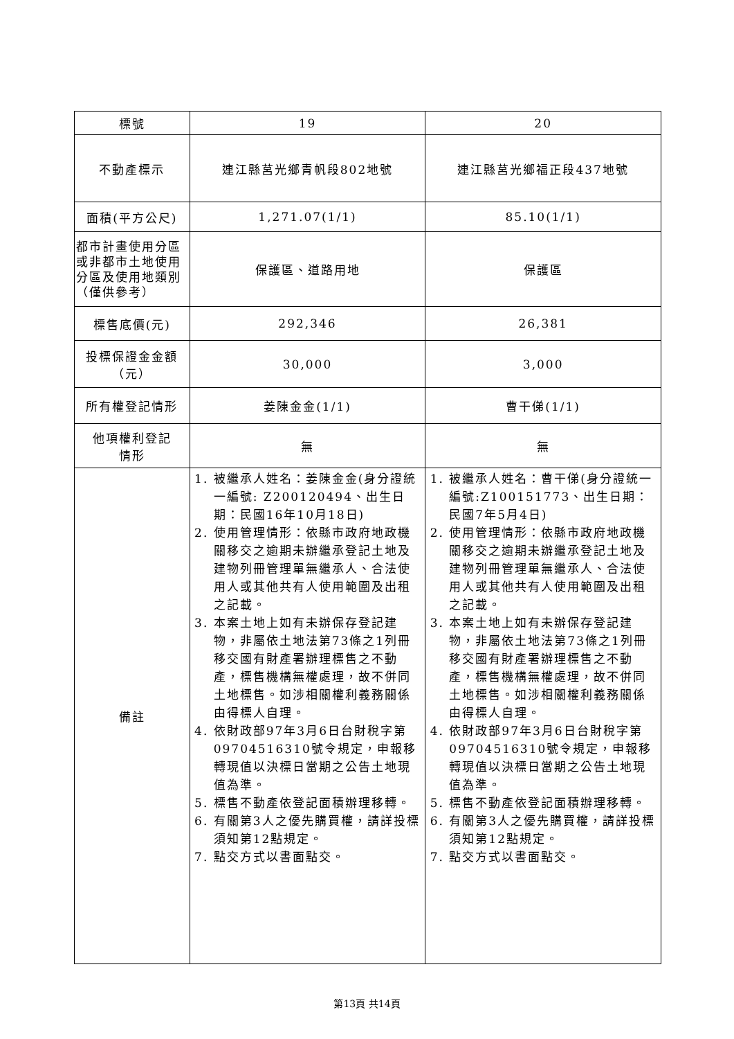| 標號 | 19 | 20 |
| 不動產標示 | 連江縣莒光鄉青帆段802地號 | 連江縣莒光鄉福正段437地號 |
| 面積(平方公尺) | 1,271.07(1/1) | 85.10(1/1) |
| 都市計畫使用分區或非都市土地使用分區及使用地類別 （僅供參考） | 保護區、道路用地 | 保護區 |
| 標售底價(元) | 292,346 | 26,381 |
| 投標保證金金額 （元） | 30,000 | 3,000 |
| 所有權登記情形 | 姜陳金金(1/1) | 曹干俤(1/1) |
| 他項權利登記 情形 | 無 | 無 |
| 備註 | 1. 被繼承人姓名：姜陳金金(身分證統一編號: Z200120494、出生日期：民國16年10月18日) 2. 使用管理情形：依縣市政府地政機關移交之逾期未辦繼承登記土地及建物列冊管理單無繼承人、合法使用人或其他共有人使用範圍及出租之記載。 3. 本案土地上如有未辦保存登記建物，非屬依土地法第73條之1列冊移交國有財產署辦理標售之不動產，標售機構無權處理，故不併同土地標售。如涉相關權利義務關係由得標人自理。 4. 依財政部97年3月6日台財稅字第09704516310號令規定，申報移轉現值以決標日當期之公告土地現值為準。 5. 標售不動產依登記面積辦理移轉。 6. 有關第3人之優先購買權，請詳投標須知第12點規定。 7. 點交方式以書面點交。 | 1. 被繼承人姓名：曹干俤(身分證統一編號:Z100151773、出生日期：民國7年5月4日) 2. 使用管理情形：依縣市政府地政機關移交之逾期未辦繼承登記土地及建物列冊管理單無繼承人、合法使用人或其他共有人使用範圍及出租之記載。 3. 本案土地上如有未辦保存登記建物，非屬依土地法第73條之1列冊移交國有財產署辦理標售之不動產，標售機構無權處理，故不併同土地標售。如涉相關權利義務關係由得標人自理。 4. 依財政部97年3月6日台財稅字第09704516310號令規定，申報移轉現值以決標日當期之公告土地現值為準。 5. 標售不動產依登記面積辦理移轉。 6. 有關第3人之優先購買權，請詳投標須知第12點規定。 7. 點交方式以書面點交。 |
第13頁 共14頁